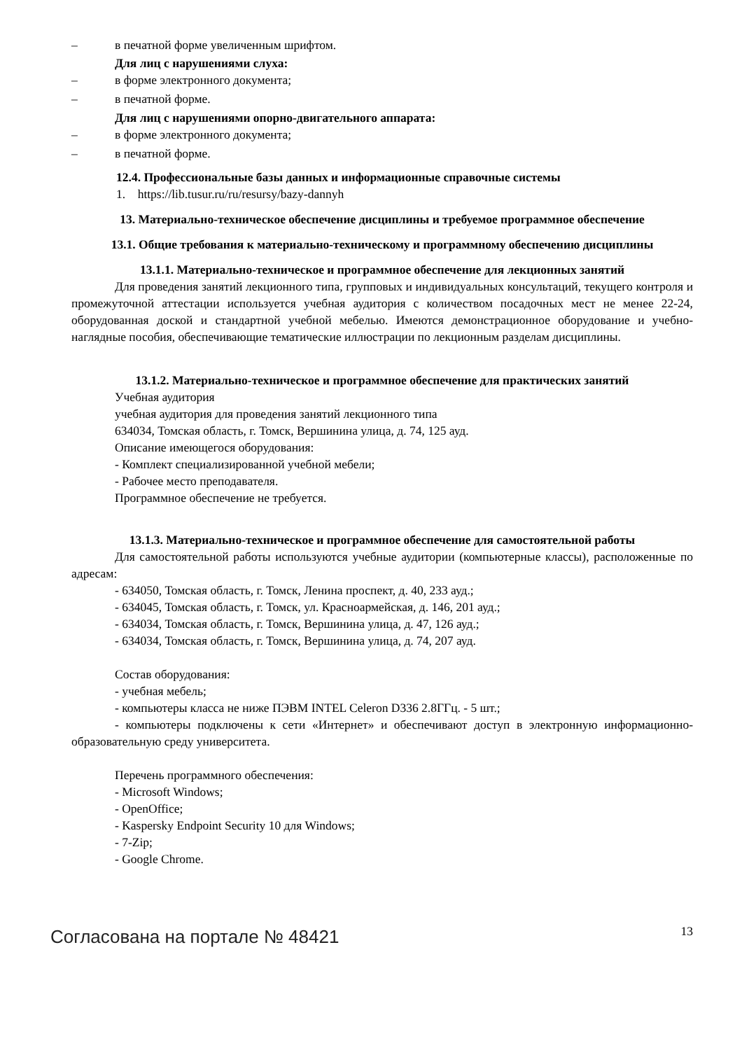– в печатной форме увеличенным шрифтом.
Для лиц с нарушениями слуха:
– в форме электронного документа;
– в печатной форме.
Для лиц с нарушениями опорно-двигательного аппарата:
– в форме электронного документа;
– в печатной форме.
12.4. Профессиональные базы данных и информационные справочные системы
1. https://lib.tusur.ru/ru/resursy/bazy-dannyh
13. Материально-техническое обеспечение дисциплины и требуемое программное обеспечение
13.1. Общие требования к материально-техническому и программному обеспечению дисциплины
13.1.1. Материально-техническое и программное обеспечение для лекционных занятий
Для проведения занятий лекционного типа, групповых и индивидуальных консультаций, текущего контроля и промежуточной аттестации используется учебная аудитория с количеством посадочных мест не менее 22-24, оборудованная доской и стандартной учебной мебелью. Имеются демонстрационное оборудование и учебно-наглядные пособия, обеспечивающие тематические иллюстрации по лекционным разделам дисциплины.
13.1.2. Материально-техническое и программное обеспечение для практических занятий
Учебная аудитория
учебная аудитория для проведения занятий лекционного типа
634034, Томская область, г. Томск, Вершинина улица, д. 74, 125 ауд.
Описание имеющегося оборудования:
- Комплект специализированной учебной мебели;
- Рабочее место преподавателя.
Программное обеспечение не требуется.
13.1.3. Материально-техническое и программное обеспечение для самостоятельной работы
Для самостоятельной работы используются учебные аудитории (компьютерные классы), расположенные по адресам:
- 634050, Томская область, г. Томск, Ленина проспект, д. 40, 233 ауд.;
- 634045, Томская область, г. Томск, ул. Красноармейская, д. 146, 201 ауд.;
- 634034, Томская область, г. Томск, Вершинина улица, д. 47, 126 ауд.;
- 634034, Томская область, г. Томск, Вершинина улица, д. 74, 207 ауд.
Состав оборудования:
- учебная мебель;
- компьютеры класса не ниже ПЭВМ INTEL Celeron D336 2.8ГГц. - 5 шт.;
- компьютеры подключены к сети «Интернет» и обеспечивают доступ в электронную информационно-образовательную среду университета.
Перечень программного обеспечения:
- Microsoft Windows;
- OpenOffice;
- Kaspersky Endpoint Security 10 для Windows;
- 7-Zip;
- Google Chrome.
Согласована на портале № 48421 13